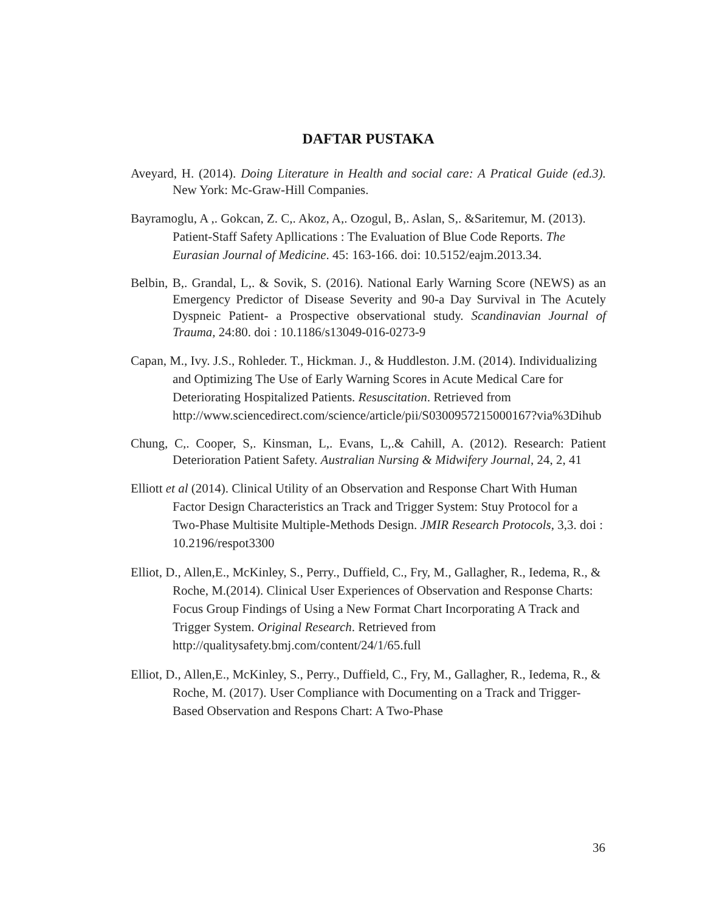DAFTAR PUSTAKA
Aveyard, H. (2014). Doing Literature in Health and social care: A Pratical Guide (ed.3). New York: Mc-Graw-Hill Companies.
Bayramoglu, A ,. Gokcan, Z. C,. Akoz, A,. Ozogul, B,. Aslan, S,. &Saritemur, M. (2013). Patient-Staff Safety Apllications : The Evaluation of Blue Code Reports. The Eurasian Journal of Medicine. 45: 163-166. doi: 10.5152/eajm.2013.34.
Belbin, B,. Grandal, L,. & Sovik, S. (2016). National Early Warning Score (NEWS) as an Emergency Predictor of Disease Severity and 90-a Day Survival in The Acutely Dyspneic Patient- a Prospective observational study. Scandinavian Journal of Trauma, 24:80. doi : 10.1186/s13049-016-0273-9
Capan, M., Ivy. J.S., Rohleder. T., Hickman. J., & Huddleston. J.M. (2014). Individualizing and Optimizing The Use of Early Warning Scores in Acute Medical Care for Deteriorating Hospitalized Patients. Resuscitation. Retrieved from http://www.sciencedirect.com/science/article/pii/S0300957215000167?via%3Dihub
Chung, C,. Cooper, S,. Kinsman, L,. Evans, L,.& Cahill, A. (2012). Research: Patient Deterioration Patient Safety. Australian Nursing & Midwifery Journal, 24, 2, 41
Elliott et al (2014). Clinical Utility of an Observation and Response Chart With Human Factor Design Characteristics an Track and Trigger System: Stuy Protocol for a Two-Phase Multisite Multiple-Methods Design. JMIR Research Protocols, 3,3. doi : 10.2196/respot3300
Elliot, D., Allen,E., McKinley, S., Perry., Duffield, C., Fry, M., Gallagher, R., Iedema, R., & Roche, M.(2014). Clinical User Experiences of Observation and Response Charts: Focus Group Findings of Using a New Format Chart Incorporating A Track and Trigger System. Original Research. Retrieved from http://qualitysafety.bmj.com/content/24/1/65.full
Elliot, D., Allen,E., McKinley, S., Perry., Duffield, C., Fry, M., Gallagher, R., Iedema, R., & Roche, M. (2017). User Compliance with Documenting on a Track and Trigger-Based Observation and Respons Chart: A Two-Phase
36